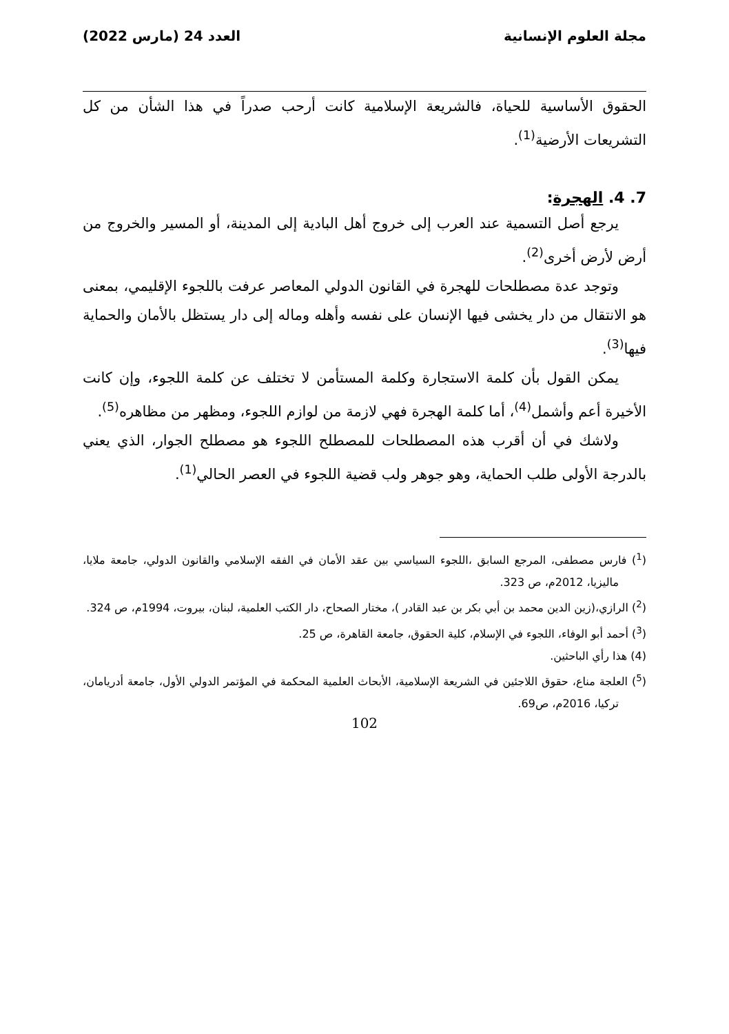مجلة العلوم الإنسانية العدد 24 (مارس 2022)
الحقوق الأساسية للحياة، فالشريعة الإسلامية كانت أرحب صدراً في هذا الشأن من كل التشريعات الأرضية<sup>(1)</sup>.
7. 4. الهجرة:
يرجع أصل التسمية عند العرب إلى خروج أهل البادية إلى المدينة، أو المسير والخروج من أرض لأرض أخرى<sup>(2)</sup>.
وتوجد عدة مصطلحات للهجرة في القانون الدولي المعاصر عرفت باللجوء الإقليمي، بمعنى هو الانتقال من دار يخشى فيها الإنسان على نفسه وأهله وماله إلى دار يستظل بالأمان والحماية فيها<sup>(3)</sup>.
يمكن القول بأن كلمة الاستجارة وكلمة المستأمن لا تختلف عن كلمة اللجوء، وإن كانت الأخيرة أعم وأشمل<sup>(4)</sup>، أما كلمة الهجرة فهي لازمة من لوازم اللجوء، ومظهر من مظاهره<sup>(5)</sup>.
ولاشك في أن أقرب هذه المصطلحات للمصطلح اللجوء هو مصطلح الجوار، الذي يعني بالدرجة الأولى طلب الحماية، وهو جوهر ولب قضية اللجوء في العصر الحالي<sup>(1)</sup>.
(<sup>1</sup>) فارس مصطفى، المرجع السابق ،اللجوء السياسي بين عقد الأمان في الفقه الإسلامي والقانون الدولي، جامعة ملايا، ماليزيا، 2012م، ص 323.
(<sup>2</sup>) الرازي،(زين الدين محمد بن أبي بكر بن عبد القادر )، مختار الصحاح، دار الكتب العلمية، لبنان، بيروت، 1994م، ص 324.
(<sup>3</sup>) أحمد أبو الوفاء، اللجوء في الإسلام، كلية الحقوق، جامعة القاهرة، ص 25.
(4) هذا رأي الباحثين.
(<sup>5</sup>) العلجة مناع، حقوق اللاجئين في الشريعة الإسلامية، الأبحاث العلمية المحكمة في المؤتمر الدولي الأول، جامعة أدريامان، تركيا، 2016م، ص69.
102